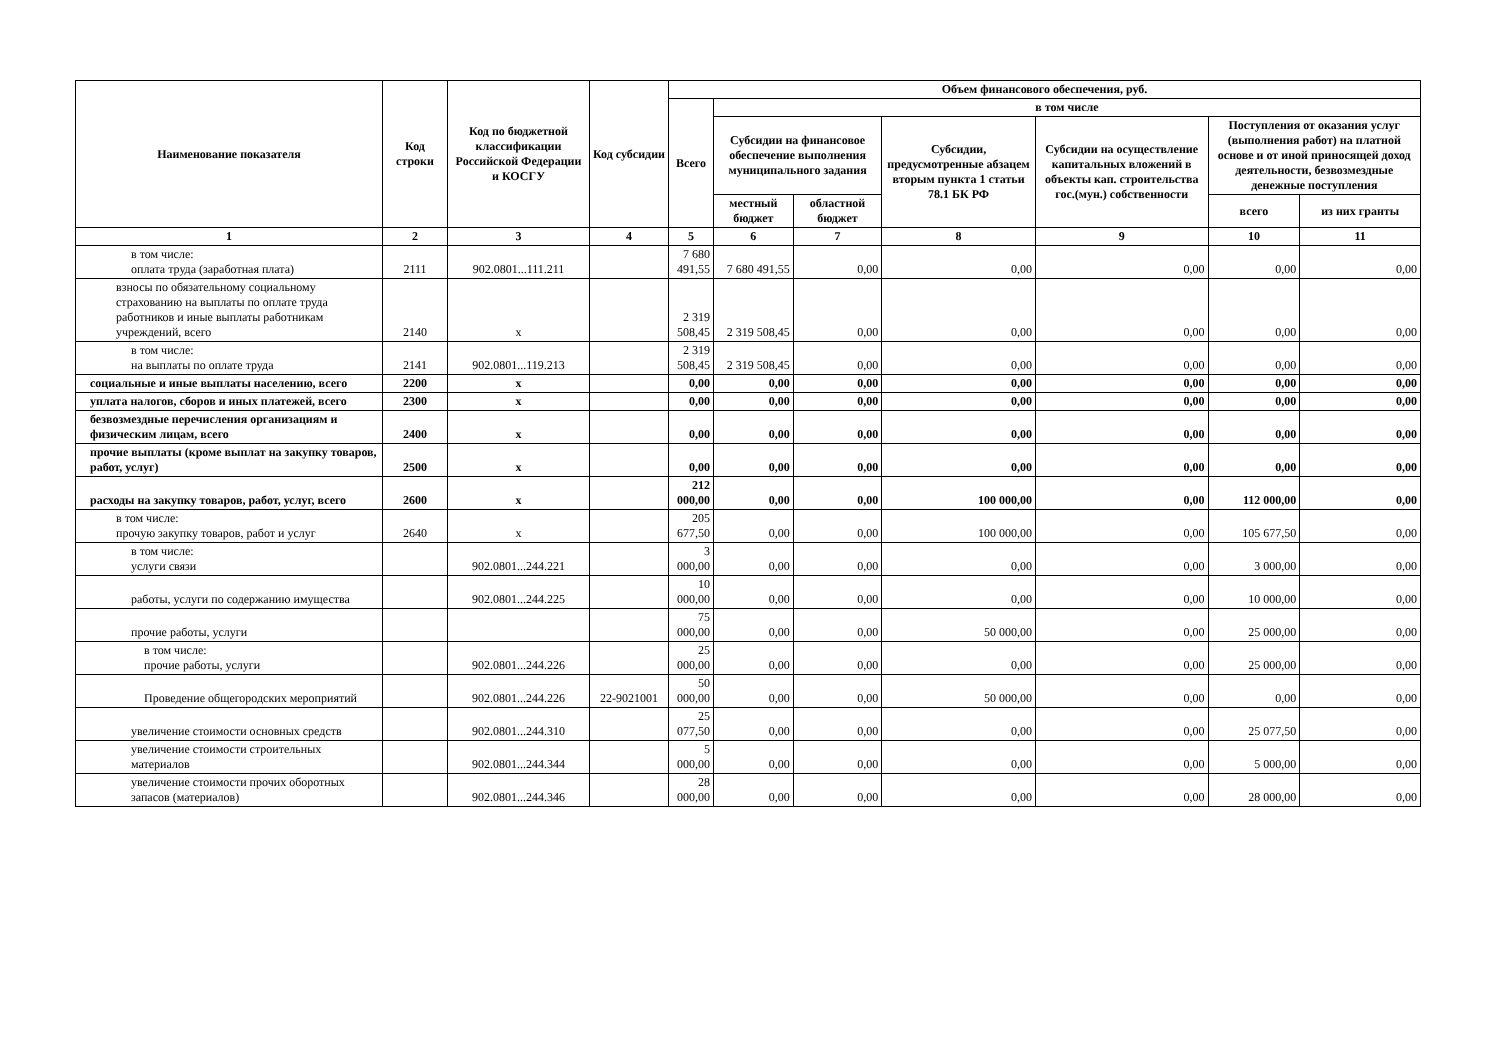| Наименование показателя | Код строки | Код по бюджетной классификации Российской Федерации и КОСГУ | Код субсидии | Объем финансового обеспечения, руб. | | | | | | |
| --- | --- | --- | --- | --- | --- | --- | --- | --- | --- | --- |
| | | | | Всего | в том числе | | | | | |
| | | | | | Субсидии на финансовое обеспечение выполнения муниципального задания | | Субсидии, предусмотренные абзацем вторым пункта 1 статьи 78.1 БК РФ | Субсидии на осуществление капитальных вложений в объекты кап. строительства гос.(мун.) собственности | Поступления от оказания услуг (выполнения работ) на платной основе и от иной приносящей доход деятельности, безвозмездные денежные поступления | |
| | | | | | местный бюджет | областной бюджет | | | всего | из них гранты |
| 1 | 2 | 3 | 4 | 5 | 6 | 7 | 8 | 9 | 10 | 11 |
| в том числе: оплата труда (заработная плата) | 2111 | 902.0801...111.211 | | 7 680 491,55 | 7 680 491,55 | 0,00 | 0,00 | 0,00 | 0,00 | 0,00 |
| взносы по обязательному социальному страхованию на выплаты по оплате труда работников и иные выплаты работникам учреждений, всего | 2140 | x | | 2 319 508,45 | 2 319 508,45 | 0,00 | 0,00 | 0,00 | 0,00 | 0,00 |
| в том числе: на выплаты по оплате труда | 2141 | 902.0801...119.213 | | 2 319 508,45 | 2 319 508,45 | 0,00 | 0,00 | 0,00 | 0,00 | 0,00 |
| социальные и иные выплаты населению, всего | 2200 | x | | 0,00 | 0,00 | 0,00 | 0,00 | 0,00 | 0,00 | 0,00 |
| уплата налогов, сборов и иных платежей, всего | 2300 | x | | 0,00 | 0,00 | 0,00 | 0,00 | 0,00 | 0,00 | 0,00 |
| безвозмездные перечисления организациям и физическим лицам, всего | 2400 | x | | 0,00 | 0,00 | 0,00 | 0,00 | 0,00 | 0,00 | 0,00 |
| прочие выплаты (кроме выплат на закупку товаров, работ, услуг) | 2500 | x | | 0,00 | 0,00 | 0,00 | 0,00 | 0,00 | 0,00 | 0,00 |
| расходы на закупку товаров, работ, услуг, всего | 2600 | x | | 212 000,00 | 0,00 | 0,00 | 100 000,00 | 0,00 | 112 000,00 | 0,00 |
| в том числе: прочую закупку товаров, работ и услуг | 2640 | x | | 205 677,50 | 0,00 | 0,00 | 100 000,00 | 0,00 | 105 677,50 | 0,00 |
| в том числе: услуги связи | | 902.0801...244.221 | | 3 000,00 | 0,00 | 0,00 | 0,00 | 0,00 | 3 000,00 | 0,00 |
| работы, услуги по содержанию имущества | | 902.0801...244.225 | | 10 000,00 | 0,00 | 0,00 | 0,00 | 0,00 | 10 000,00 | 0,00 |
| прочие работы, услуги | | | | 75 000,00 | 0,00 | 0,00 | 50 000,00 | 0,00 | 25 000,00 | 0,00 |
| в том числе: прочие работы, услуги | | 902.0801...244.226 | | 25 000,00 | 0,00 | 0,00 | 0,00 | 0,00 | 25 000,00 | 0,00 |
| Проведение общегородских мероприятий | | 902.0801...244.226 | 22-9021001 | 50 000,00 | 0,00 | 0,00 | 50 000,00 | 0,00 | 0,00 | 0,00 |
| увеличение стоимости основных средств | | 902.0801...244.310 | | 25 077,50 | 0,00 | 0,00 | 0,00 | 0,00 | 25 077,50 | 0,00 |
| увеличение стоимости строительных материалов | | 902.0801...244.344 | | 5 000,00 | 0,00 | 0,00 | 0,00 | 0,00 | 5 000,00 | 0,00 |
| увеличение стоимости прочих оборотных запасов (материалов) | | 902.0801...244.346 | | 28 000,00 | 0,00 | 0,00 | 0,00 | 0,00 | 28 000,00 | 0,00 |